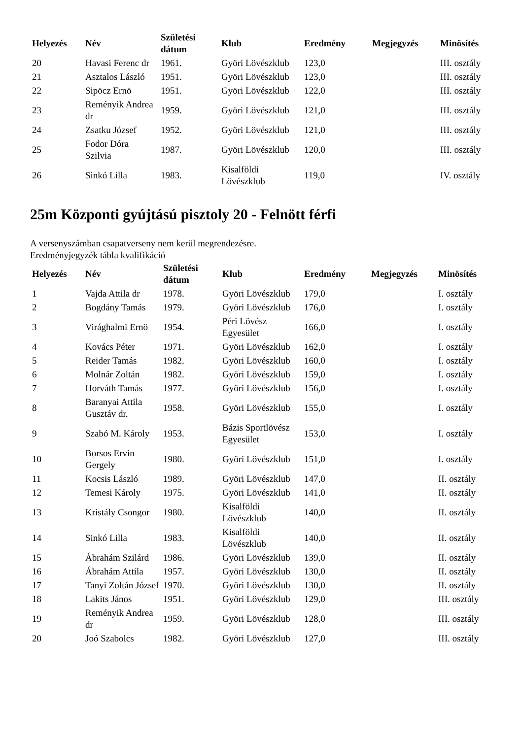| Helyezés | Név | Születési dátum | Klub | Eredmény | Megjegyzés | Minösítés |
| --- | --- | --- | --- | --- | --- | --- |
| 20 | Havasi Ferenc dr | 1961. | Györi Lövészklub | 123,0 | | III. osztály |
| 21 | Asztalos László | 1951. | Györi Lövészklub | 123,0 | | III. osztály |
| 22 | Sipöcz Ernö | 1951. | Györi Lövészklub | 122,0 | | III. osztály |
| 23 | Reményik Andrea dr | 1959. | Györi Lövészklub | 121,0 | | III. osztály |
| 24 | Zsatku József | 1952. | Györi Lövészklub | 121,0 | | III. osztály |
| 25 | Fodor Dóra Szilvia | 1987. | Györi Lövészklub | 120,0 | | III. osztály |
| 26 | Sinkó Lilla | 1983. | Kisalföldi Lövészklub | 119,0 | | IV. osztály |
25m Központi gyújtású pisztoly 20 - Felnött férfi
A versenyszámban csapatverseny nem kerül megrendezésre.
Eredményjegyzék tábla kvalifikáció
| Helyezés | Név | Születési dátum | Klub | Eredmény | Megjegyzés | Minösítés |
| --- | --- | --- | --- | --- | --- | --- |
| 1 | Vajda Attila dr | 1978. | Györi Lövészklub | 179,0 | | I. osztály |
| 2 | Bogdány Tamás | 1979. | Györi Lövészklub | 176,0 | | I. osztály |
| 3 | Virághalmi Ernö | 1954. | Péri Lövész Egyesület | 166,0 | | I. osztály |
| 4 | Kovács Péter | 1971. | Györi Lövészklub | 162,0 | | I. osztály |
| 5 | Reider Tamás | 1982. | Györi Lövészklub | 160,0 | | I. osztály |
| 6 | Molnár Zoltán | 1982. | Györi Lövészklub | 159,0 | | I. osztály |
| 7 | Horváth Tamás | 1977. | Györi Lövészklub | 156,0 | | I. osztály |
| 8 | Baranyai Attila Gusztáv dr. | 1958. | Györi Lövészklub | 155,0 | | I. osztály |
| 9 | Szabó M. Károly | 1953. | Bázis Sportlövész Egyesület | 153,0 | | I. osztály |
| 10 | Borsos Ervin Gergely | 1980. | Györi Lövészklub | 151,0 | | I. osztály |
| 11 | Kocsis László | 1989. | Györi Lövészklub | 147,0 | | II. osztály |
| 12 | Temesi Károly | 1975. | Györi Lövészklub | 141,0 | | II. osztály |
| 13 | Kristály Csongor | 1980. | Kisalföldi Lövészklub | 140,0 | | II. osztály |
| 14 | Sinkó Lilla | 1983. | Kisalföldi Lövészklub | 140,0 | | II. osztály |
| 15 | Ábrahám Szilárd | 1986. | Györi Lövészklub | 139,0 | | II. osztály |
| 16 | Ábrahám Attila | 1957. | Györi Lövészklub | 130,0 | | II. osztály |
| 17 | Tanyi Zoltán József | 1970. | Györi Lövészklub | 130,0 | | II. osztály |
| 18 | Lakits János | 1951. | Györi Lövészklub | 129,0 | | III. osztály |
| 19 | Reményik Andrea dr | 1959. | Györi Lövészklub | 128,0 | | III. osztály |
| 20 | Joó Szabolcs | 1982. | Györi Lövészklub | 127,0 | | III. osztály |